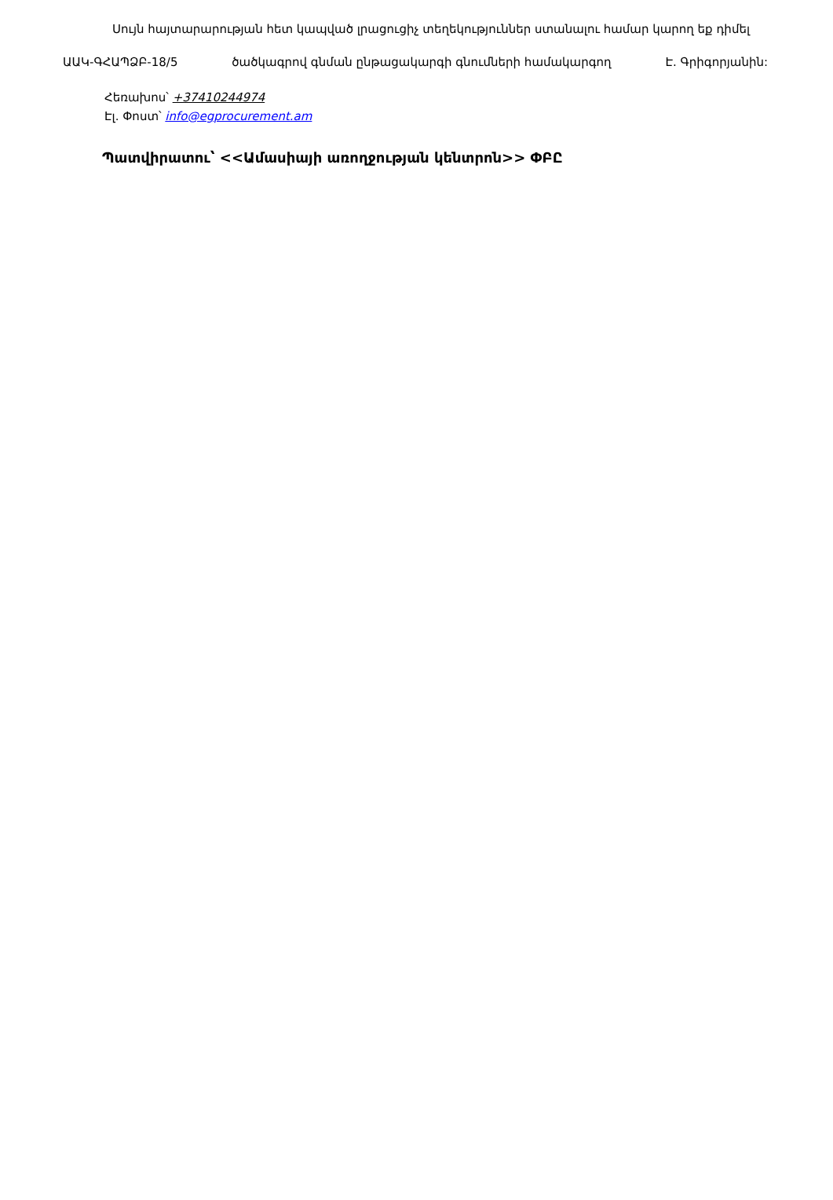Սույն հայտարարության հետ կապված լրացուցիչ տեղեկություններ ստանալու համար կարող եք դիմել
ԱԱԿ-ԳՀԱՊՁԲ-18/5 ծածկագրով գնման ընթացակարգի գնումների համակարգող Է. Գրիգորյանին:
Հեռախոս՝ +37410244974
Էլ. Փոստ՝ info@egprocurement.am
Պատվիրատու՝ <<Ամասիայի առողջության կենտրոն>> ՓԲԸ